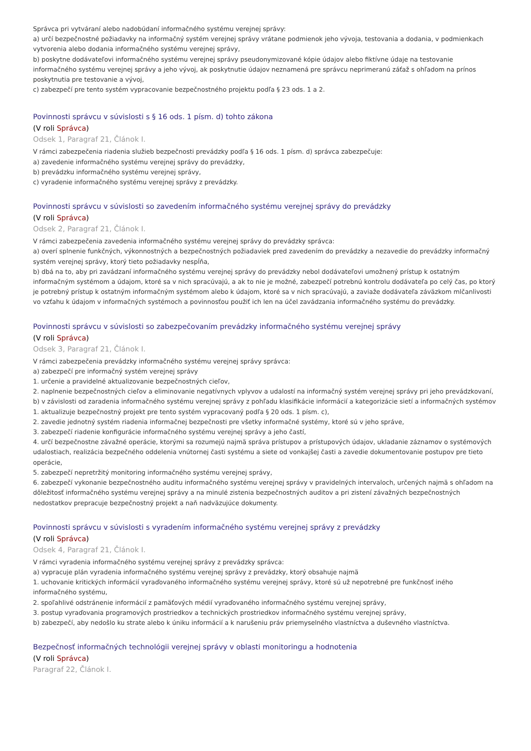Správca pri vytváraní alebo nadobúdaní informačného systému verejnej správy:
a) určí bezpečnostné požiadavky na informačný systém verejnej správy vrátane podmienok jeho vývoja, testovania a dodania, v podmienkach vytvorenia alebo dodania informačného systému verejnej správy,
b) poskytne dodávateľovi informačného systému verejnej správy pseudonymizované kópie údajov alebo fiktívne údaje na testovanie informačného systému verejnej správy a jeho vývoj, ak poskytnutie údajov neznamená pre správcu neprimeranú záťaž s ohľadom na prínos poskytnutia pre testovanie a vývoj,
c) zabezpečí pre tento systém vypracovanie bezpečnostného projektu podľa § 23 ods. 1 a 2.
Povinnosti správcu v súvislosti s § 16 ods. 1 písm. d) tohto zákona
(V roli Správca)
Odsek 1, Paragraf 21, Článok I.
V rámci zabezpečenia riadenia služieb bezpečnosti prevádzky podľa § 16 ods. 1 písm. d) správca zabezpečuje:
a) zavedenie informačného systému verejnej správy do prevádzky,
b) prevádzku informačného systému verejnej správy,
c) vyradenie informačného systému verejnej správy z prevádzky.
Povinnosti správcu v súvislosti so zavedením informačného systému verejnej správy do prevádzky
(V roli Správca)
Odsek 2, Paragraf 21, Článok I.
V rámci zabezpečenia zavedenia informačného systému verejnej správy do prevádzky správca:
a) overí splnenie funkčných, výkonnostných a bezpečnostných požiadaviek pred zavedením do prevádzky a nezavedie do prevádzky informačný systém verejnej správy, ktorý tieto požiadavky nespĺňa,
b) dbá na to, aby pri zavádzaní informačného systému verejnej správy do prevádzky nebol dodávateľovi umožnený prístup k ostatným informačným systémom a údajom, ktoré sa v nich spracúvajú, a ak to nie je možné, zabezpečí potrebnú kontrolu dodávateľa po celý čas, po ktorý je potrebný prístup k ostatným informačným systémom alebo k údajom, ktoré sa v nich spracúvajú, a zaviaže dodávateľa záväzkom mlčanlivosti vo vzťahu k údajom v informačných systémoch a povinnosťou použiť ich len na účel zavádzania informačného systému do prevádzky.
Povinnosti správcu v súvislosti so zabezpečovaním prevádzky informačného systému verejnej správy
(V roli Správca)
Odsek 3, Paragraf 21, Článok I.
V rámci zabezpečenia prevádzky informačného systému verejnej správy správca:
a) zabezpečí pre informačný systém verejnej správy
1. určenie a pravidelné aktualizovanie bezpečnostných cieľov,
2. naplnenie bezpečnostných cieľov a eliminovanie negatívnych vplyvov a udalostí na informačný systém verejnej správy pri jeho prevádzkovaní,
b) v závislosti od zaradenia informačného systému verejnej správy z pohľadu klasifikácie informácií a kategorizácie sietí a informačných systémov
1. aktualizuje bezpečnostný projekt pre tento systém vypracovaný podľa § 20 ods. 1 písm. c),
2. zavedie jednotný systém riadenia informačnej bezpečnosti pre všetky informačné systémy, ktoré sú v jeho správe,
3. zabezpečí riadenie konfigurácie informačného systému verejnej správy a jeho častí,
4. určí bezpečnostne závažné operácie, ktorými sa rozumejú najmä správa prístupov a prístupových údajov, ukladanie záznamov o systémových udalostiach, realizácia bezpečného oddelenia vnútornej časti systému a siete od vonkajšej časti a zavedie dokumentovanie postupov pre tieto operácie,
5. zabezpečí nepretržitý monitoring informačného systému verejnej správy,
6. zabezpečí vykonanie bezpečnostného auditu informačného systému verejnej správy v pravidelných intervaloch, určených najmä s ohľadom na dôležitosť informačného systému verejnej správy a na minulé zistenia bezpečnostných auditov a pri zistení závažných bezpečnostných nedostatkov prepracuje bezpečnostný projekt a naň nadväzujúce dokumenty.
Povinnosti správcu v súvislosti s vyradením informačného systému verejnej správy z prevádzky
(V roli Správca)
Odsek 4, Paragraf 21, Článok I.
V rámci vyradenia informačného systému verejnej správy z prevádzky správca:
a) vypracuje plán vyradenia informačného systému verejnej správy z prevádzky, ktorý obsahuje najmä
1. uchovanie kritických informácií vyraďovaného informačného systému verejnej správy, ktoré sú už nepotrebné pre funkčnosť iného informačného systému,
2. spoľahlivé odstránenie informácií z pamäťových médií vyraďovaného informačného systému verejnej správy,
3. postup vyraďovania programových prostriedkov a technických prostriedkov informačného systému verejnej správy,
b) zabezpečí, aby nedošlo ku strate alebo k úniku informácií a k narušeniu práv priemyselného vlastníctva a duševného vlastníctva.
Bezpečnosť informačných technológii verejnej správy v oblasti monitoringu a hodnotenia
(V roli Správca)
Paragraf 22, Článok I.